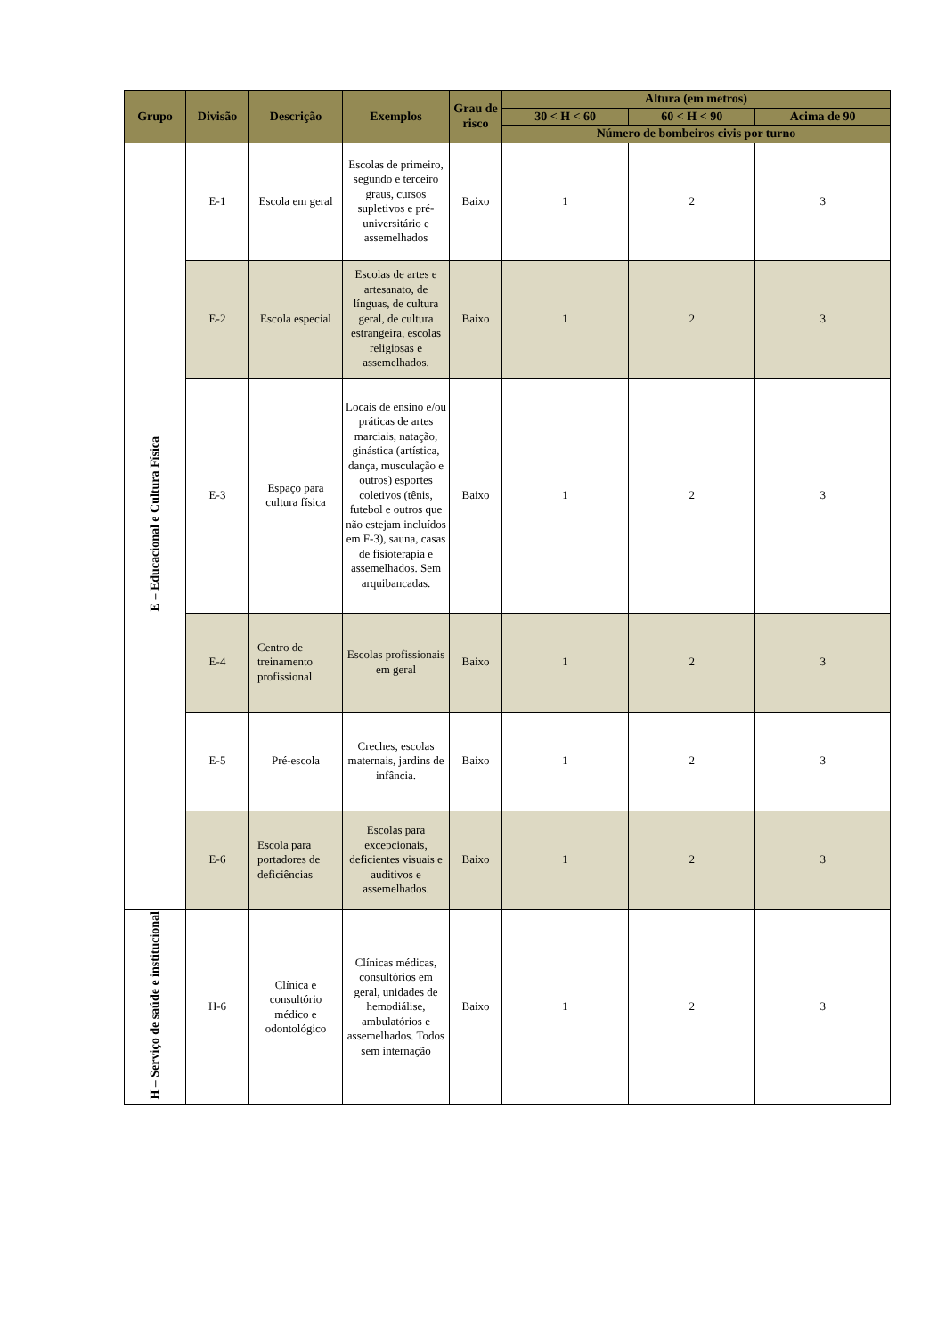| Grupo | Divisão | Descrição | Exemplos | Grau de risco | Altura (em metros) | | |
| --- | --- | --- | --- | --- | --- | --- | --- |
| | | | | | 30 < H < 60 | 60 < H < 90 | Acima de 90 |
| | | | | | Número de bombeiros civis por turno | | |
| E – Educacional e Cultura Física | E-1 | Escola em geral | Escolas de primeiro, segundo e terceiro graus, cursos supletivos e pré-universitário e assemelhados | Baixo | 1 | 2 | 3 |
| | E-2 | Escola especial | Escolas de artes e artesanato, de línguas, de cultura geral, de cultura estrangeira, escolas religiosas e assemelhados. | Baixo | 1 | 2 | 3 |
| | E-3 | Espaço para cultura física | Locais de ensino e/ou práticas de artes marciais, natação, ginástica (artística, dança, musculação e outros) esportes coletivos (tênis, futebol e outros que não estejam incluídos em F-3), sauna, casas de fisioterapia e assemelhados. Sem arquibancadas. | Baixo | 1 | 2 | 3 |
| | E-4 | Centro de treinamento profissional | Escolas profissionais em geral | Baixo | 1 | 2 | 3 |
| | E-5 | Pré-escola | Creches, escolas maternais, jardins de infância. | Baixo | 1 | 2 | 3 |
| | E-6 | Escola para portadores de deficiências | Escolas para excepcionais, deficientes visuais e auditivos e assemelhados. | Baixo | 1 | 2 | 3 |
| H – Serviço de saúde e institucional | H-6 | Clínica e consultório médico e odontológico | Clínicas médicas, consultórios em geral, unidades de hemodiálise, ambulatórios e assemelhados. Todos sem internação | Baixo | 1 | 2 | 3 |